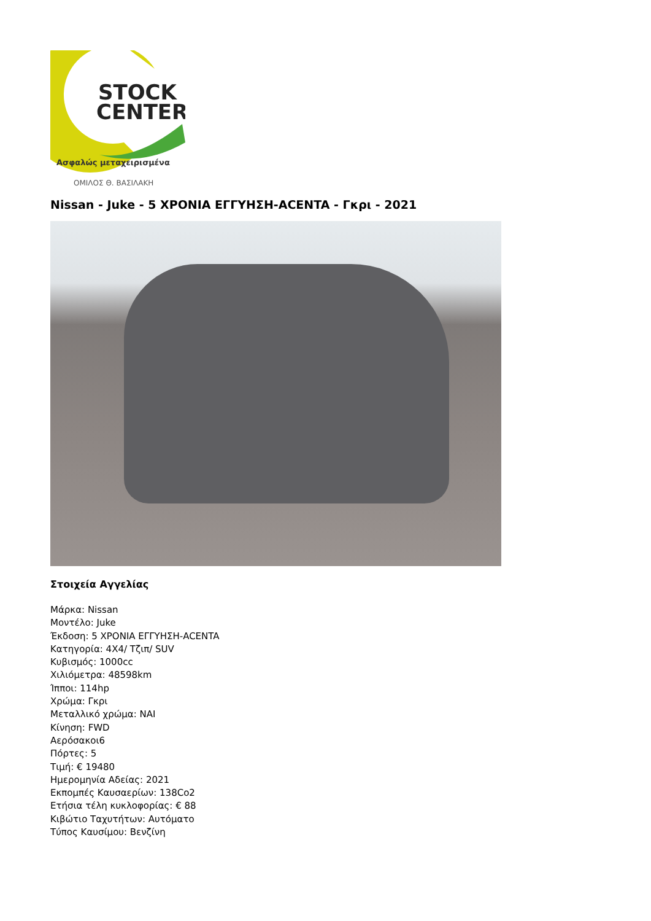STOCK
CENTER
Ασφαλώς μεταχειρισμένα
ΟΜΙΛΟΣ Θ. ΒΑΣΙΛΑΚΗ
Nissan - Juke - 5 ΧΡΟΝΙΑ ΕΓΓΥΗΣΗ-ACENTA - Γκρι - 2021
Στοιχεία Αγγελίας
Μάρκα: Nissan
Μοντέλο: Juke
Έκδοση: 5 ΧΡΟΝΙΑ ΕΓΓΥΗΣΗ-ACENTA
Κατηγορία: 4X4/ Τζιπ/ SUV
Κυβισμός: 1000cc
Χιλιόμετρα: 48598km
Ίπποι: 114hp
Χρώμα: Γκρι
Μεταλλικό χρώμα: ΝΑΙ
Κίνηση: FWD
Αερόσακοι6
Πόρτες: 5
Τιμή: € 19480
Ημερομηνία Αδείας: 2021
Εκπομπές Καυσαερίων: 138Co2
Ετήσια τέλη κυκλοφορίας: € 88
Κιβώτιο Ταχυτήτων: Αυτόματο
Τύπος Καυσίμου: Βενζίνη